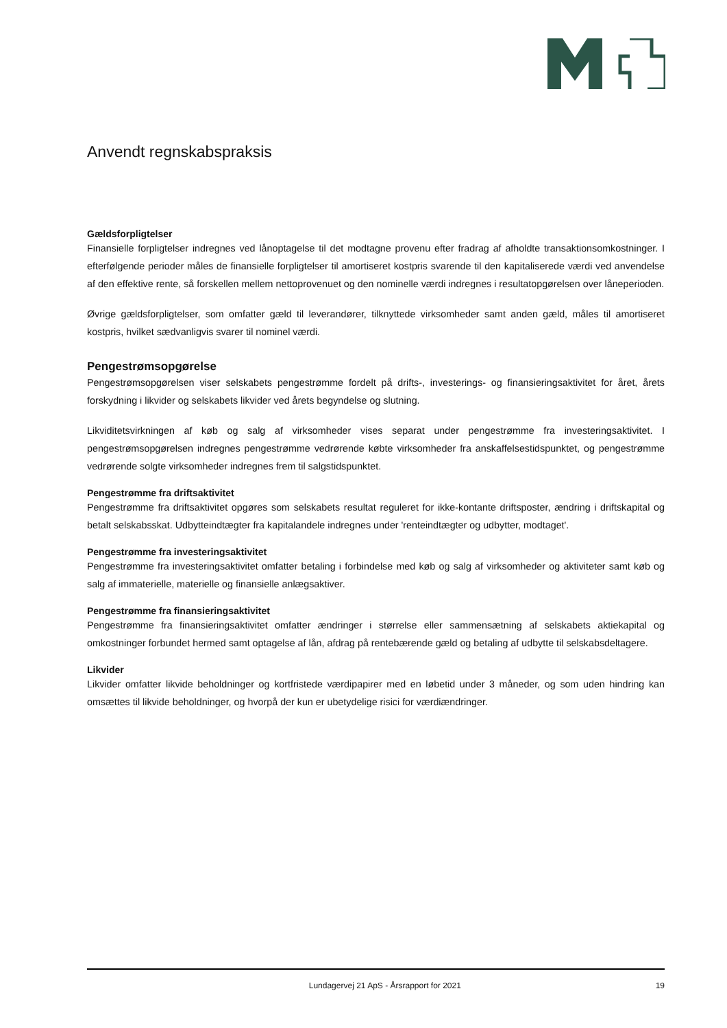Anvendt regnskabspraksis
Gældsforpligtelser
Finansielle forpligtelser indregnes ved lånoptagelse til det modtagne provenu efter fradrag af afholdte transaktionsomkostninger. I efterfølgende perioder måles de finansielle forpligtelser til amortiseret kostpris svarende til den kapitaliserede værdi ved anvendelse af den effektive rente, så forskellen mellem nettoprovenuet og den nominelle værdi indregnes i resultatopgørelsen over låneperioden.
Øvrige gældsforpligtelser, som omfatter gæld til leverandører, tilknyttede virksomheder samt anden gæld, måles til amortiseret kostpris, hvilket sædvanligvis svarer til nominel værdi.
Pengestrømsopgørelse
Pengestrømsopgørelsen viser selskabets pengestrømme fordelt på drifts-, investerings- og finansieringsaktivitet for året, årets forskydning i likvider og selskabets likvider ved årets begyndelse og slutning.
Likviditetsvirkningen af køb og salg af virksomheder vises separat under pengestrømme fra investeringsaktivitet. I pengestrømsopgørelsen indregnes pengestrømme vedrørende købte virksomheder fra anskaffelsestidspunktet, og pengestrømme vedrørende solgte virksomheder indregnes frem til salgstidspunktet.
Pengestrømme fra driftsaktivitet
Pengestrømme fra driftsaktivitet opgøres som selskabets resultat reguleret for ikke-kontante driftsposter, ændring i driftskapital og betalt selskabsskat. Udbytteindtægter fra kapitalandele indregnes under 'renteindtægter og udbytter, modtaget'.
Pengestrømme fra investeringsaktivitet
Pengestrømme fra investeringsaktivitet omfatter betaling i forbindelse med køb og salg af virksomheder og aktiviteter samt køb og salg af immaterielle, materielle og finansielle anlægsaktiver.
Pengestrømme fra finansieringsaktivitet
Pengestrømme fra finansieringsaktivitet omfatter ændringer i størrelse eller sammensætning af selskabets aktiekapital og omkostninger forbundet hermed samt optagelse af lån, afdrag på rentebærende gæld og betaling af udbytte til selskabsdeltagere.
Likvider
Likvider omfatter likvide beholdninger og kortfristede værdipapirer med en løbetid under 3 måneder, og som uden hindring kan omsættes til likvide beholdninger, og hvorpå der kun er ubetydelige risici for værdiændringer.
Lundagervej 21 ApS - Årsrapport for 2021 19